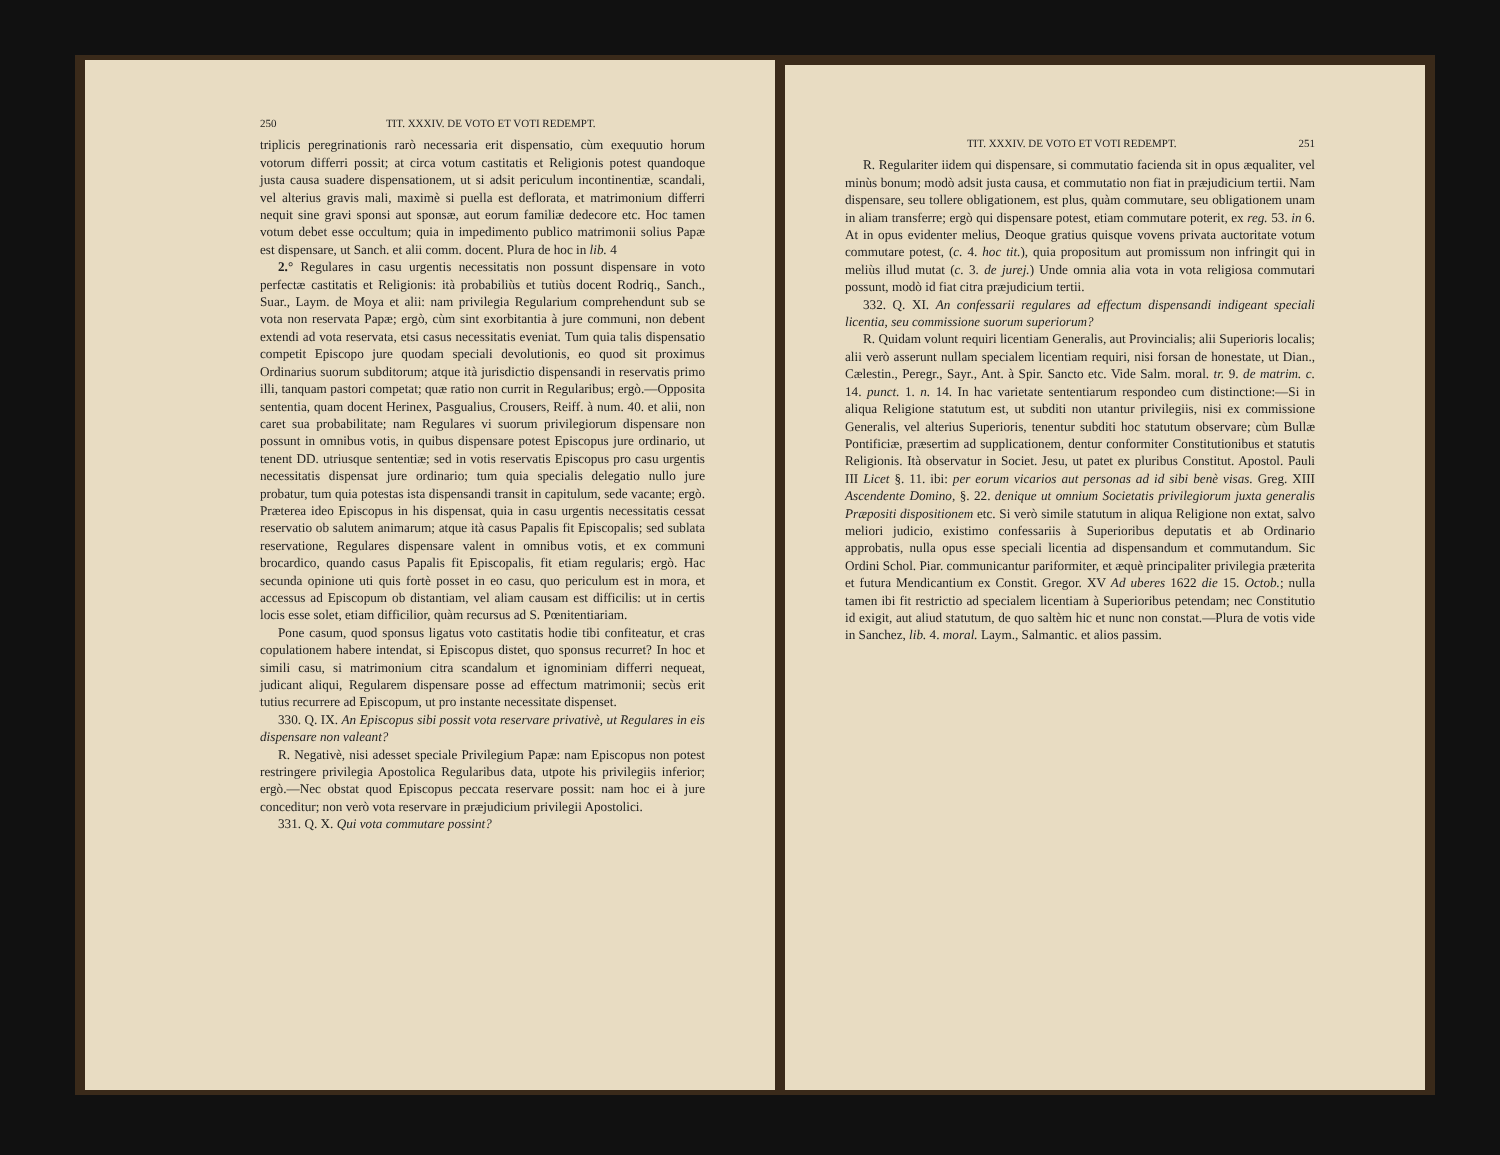250 TIT. XXXIV. DE VOTO ET VOTI REDEMPT.
triplicis peregrinationis rarò necessaria erit dispensatio, cùm exequutio horum votorum differri possit; at circa votum castitatis et Religionis potest quandoque justa causa suadere dispensationem, ut si adsit periculum incontinentiæ, scandali, vel alterius gravis mali, maximè si puella est deflorata, et matrimonium differri nequit sine gravi sponsi aut sponsæ, aut eorum familiæ dedecore etc. Hoc tamen votum debet esse occultum; quia in impedimento publico matrimonii solius Papæ est dispensare, ut Sanch. et alii comm. docent. Plura de hoc in lib. 4
2.° Regulares in casu urgentis necessitatis non possunt dispensare in voto perfectæ castitatis et Religionis: ità probabiliùs et tutiùs docent Rodriq., Sanch., Suar., Laym. de Moya et alii: nam privilegia Regularium comprehendunt sub se vota non reservata Papæ; ergò, cùm sint exorbitantia à jure communi, non debent extendi ad vota reservata, etsi casus necessitatis eveniat. Tum quia talis dispensatio competit Episcopo jure quodam speciali devolutionis, eo quod sit proximus Ordinarius suorum subditorum; atque ità jurisdictio dispensandi in reservatis primo illi, tanquam pastori competat; quæ ratio non currit in Regularibus; ergò.—Opposita sententia, quam docent Herinex, Pasgualius, Crousers, Reiff. à num. 40. et alii, non caret sua probabilitate; nam Regulares vi suorum privilegiorum dispensare non possunt in omnibus votis, in quibus dispensare potest Episcopus jure ordinario, ut tenent DD. utriusque sententiæ; sed in votis reservatis Episcopus pro casu urgentis necessitatis dispensat jure ordinario; tum quia specialis delegatio nullo jure probatur, tum quia potestas ista dispensandi transit in capitulum, sede vacante; ergò. Præterea ideo Episcopus in his dispensat, quia in casu urgentis necessitatis cessat reservatio ob salutem animarum; atque ità casus Papalis fit Episcopalis; sed sublata reservatione, Regulares dispensare valent in omnibus votis, et ex communi brocardico, quando casus Papalis fit Episcopalis, fit etiam regularis; ergò. Hac secunda opinione uti quis fortè posset in eo casu, quo periculum est in mora, et accessus ad Episcopum ob distantiam, vel aliam causam est difficilis: ut in certis locis esse solet, etiam difficilior, quàm recursus ad S. Pœnitentiariam.
Pone casum, quod sponsus ligatus voto castitatis hodie tibi confiteatur, et cras copulationem habere intendat, si Episcopus distet, quo sponsus recurret? In hoc et simili casu, si matrimonium citra scandalum et ignominiam differri nequeat, judicant aliqui, Regularem dispensare posse ad effectum matrimonii; secùs erit tutius recurrere ad Episcopum, ut pro instante necessitate dispenset.
330. Q. IX. An Episcopus sibi possit vota reservare privativè, ut Regulares in eis dispensare non valeant?
R. Negativè, nisi adesset speciale Privilegium Papæ: nam Episcopus non potest restringere privilegia Apostolica Regularibus data, utpote his privilegiis inferior; ergò.—Nec obstat quod Episcopus peccata reservare possit: nam hoc ei à jure conceditur; non verò vota reservare in præjudicium privilegii Apostolici.
331. Q. X. Qui vota commutare possint?
TIT. XXXIV. DE VOTO ET VOTI REDEMPT. 251
R. Regulariter iidem qui dispensare, si commutatio facienda sit in opus æqualiter, vel minùs bonum; modò adsit justa causa, et commutatio non fiat in præjudicium tertii. Nam dispensare, seu tollere obligationem, est plus, quàm commutare, seu obligationem unam in aliam transferre; ergò qui dispensare potest, etiam commutare poterit, ex reg. 53. in 6. At in opus evidenter melius, Deoque gratius quisque vovens privata auctoritate votum commutare potest, (c. 4. hoc tit.), quia propositum aut promissum non infringit qui in meliùs illud mutat (c. 3. de jurej.) Unde omnia alia vota in vota religiosa commutari possunt, modò id fiat citra præjudicium tertii.
332. Q. XI. An confessarii regulares ad effectum dispensandi indigeant speciali licentia, seu commissione suorum superiorum?
R. Quidam volunt requiri licentiam Generalis, aut Provincialis; alii Superioris localis; alii verò asserunt nullam specialem licentiam requiri, nisi forsan de honestate, ut Dian., Cælestin., Peregr., Sayr., Ant. à Spir. Sancto etc. Vide Salm. moral. tr. 9. de matrim. c. 14. punct. 1. n. 14. In hac varietate sententiarum respondeo cum distinctione:—Si in aliqua Religione statutum est, ut subditi non utantur privilegiis, nisi ex commissione Generalis, vel alterius Superioris, tenentur subditi hoc statutum observare; cùm Bullæ Pontificiæ, præsertim ad supplicationem, dentur conformiter Constitutionibus et statutis Religionis. Ità observatur in Societ. Jesu, ut patet ex pluribus Constitut. Apostol. Pauli III Licet §. 11. ibi: per eorum vicarios aut personas ad id sibi benè visas. Greg. XIII Ascendente Domino, §. 22. denique ut omnium Societatis privilegiorum juxta generalis Præpositi dispositionem etc. Si verò simile statutum in aliqua Religione non extat, salvo meliori judicio, existimo confessariis à Superioribus deputatis et ab Ordinario approbatis, nulla opus esse speciali licentia ad dispensandum et commutandum. Sic Ordini Schol. Piar. communicantur pariformiter, et æquè principaliter privilegia præterita et futura Mendicantium ex Constit. Gregor. XV Ad uberes 1622 die 15. Octob.; nulla tamen ibi fit restrictio ad specialem licentiam à Superioribus petendam; nec Constitutio id exigit, aut aliud statutum, de quo saltèm hic et nunc non constat.—Plura de votis vide in Sanchez, lib. 4. moral. Laym., Salmantic. et alios passim.